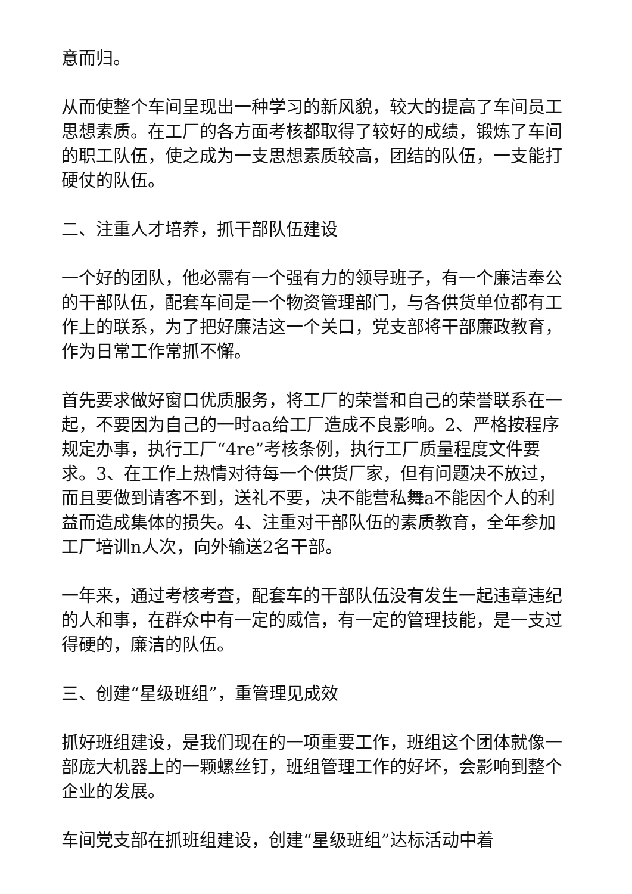意而归。
从而使整个车间呈现出一种学习的新风貌，较大的提高了车间员工思想素质。在工厂的各方面考核都取得了较好的成绩，锻炼了车间的职工队伍，使之成为一支思想素质较高，团结的队伍，一支能打硬仗的队伍。
二、注重人才培养，抓干部队伍建设
一个好的团队，他必需有一个强有力的领导班子，有一个廉洁奉公的干部队伍，配套车间是一个物资管理部门，与各供货单位都有工作上的联系，为了把好廉洁这一个关口，党支部将干部廉政教育，作为日常工作常抓不懈。
首先要求做好窗口优质服务，将工厂的荣誉和自己的荣誉联系在一起，不要因为自己的一时aa给工厂造成不良影响。2、严格按程序规定办事，执行工厂“4re”考核条例，执行工厂质量程度文件要求。3、在工作上热情对待每一个供货厂家，但有问题决不放过，而且要做到请客不到，送礼不要，决不能营私舞a不能因个人的利益而造成集体的损失。4、注重对干部队伍的素质教育，全年参加工厂培训n人次，向外输送2名干部。
一年来，通过考核考查，配套车的干部队伍没有发生一起违章违纪的人和事，在群众中有一定的威信，有一定的管理技能，是一支过得硬的，廉洁的队伍。
三、创建“星级班组”，重管理见成效
抓好班组建设，是我们现在的一项重要工作，班组这个团体就像一部庞大机器上的一颗螺丝钉，班组管理工作的好坏，会影响到整个企业的发展。
车间党支部在抓班组建设，创建“星级班组”达标活动中着